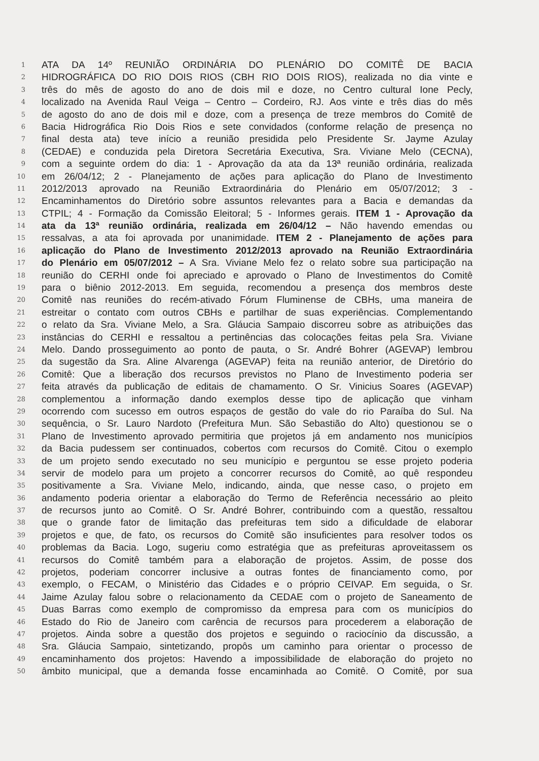1 ATA DA 14º REUNIÃO ORDINÁRIA DO PLENÁRIO DO COMITÊ DE BACIA
2 HIDROGRÁFICA DO RIO DOIS RIOS (CBH RIO DOIS RIOS), realizada no dia vinte e
3 três do mês de agosto do ano de dois mil e doze, no Centro cultural Ione Pecly,
4 localizado na Avenida Raul Veiga – Centro – Cordeiro, RJ. Aos vinte e três dias do mês
5 de agosto do ano de dois mil e doze, com a presença de treze membros do Comitê de
6 Bacia Hidrográfica Rio Dois Rios e sete convidados (conforme relação de presença no
7 final desta ata) teve início a reunião presidida pelo Presidente Sr. Jayme Azulay
8 (CEDAE) e conduzida pela Diretora Secretária Executiva, Sra. Viviane Melo (CECNA),
9 com a seguinte ordem do dia: 1 - Aprovação da ata da 13ª reunião ordinária, realizada
10 em 26/04/12; 2 - Planejamento de ações para aplicação do Plano de Investimento
11 2012/2013 aprovado na Reunião Extraordinária do Plenário em 05/07/2012; 3 -
12 Encaminhamentos do Diretório sobre assuntos relevantes para a Bacia e demandas da
13 CTPIL; 4 - Formação da Comissão Eleitoral; 5 - Informes gerais. ITEM 1 - Aprovação da
14 ata da 13ª reunião ordinária, realizada em 26/04/12 – Não havendo emendas ou
15 ressalvas, a ata foi aprovada por unanimidade. ITEM 2 - Planejamento de ações para
16 aplicação do Plano de Investimento 2012/2013 aprovado na Reunião Extraordinária
17 do Plenário em 05/07/2012 – A Sra. Viviane Melo fez o relato sobre sua participação na
18 reunião do CERHI onde foi apreciado e aprovado o Plano de Investimentos do Comitê
19 para o biênio 2012-2013. Em seguida, recomendou a presença dos membros deste
20 Comitê nas reuniões do recém-ativado Fórum Fluminense de CBHs, uma maneira de
21 estreitar o contato com outros CBHs e partilhar de suas experiências. Complementando
22 o relato da Sra. Viviane Melo, a Sra. Gláucia Sampaio discorreu sobre as atribuições das
23 instâncias do CERHI e ressaltou a pertinências das colocações feitas pela Sra. Viviane
24 Melo. Dando prosseguimento ao ponto de pauta, o Sr. André Bohrer (AGEVAP) lembrou
25 da sugestão da Sra. Aline Alvarenga (AGEVAP) feita na reunião anterior, de Diretório do
26 Comitê: Que a liberação dos recursos previstos no Plano de Investimento poderia ser
27 feita através da publicação de editais de chamamento. O Sr. Vinicius Soares (AGEVAP)
28 complementou a informação dando exemplos desse tipo de aplicação que vinham
29 ocorrendo com sucesso em outros espaços de gestão do vale do rio Paraíba do Sul. Na
30 sequência, o Sr. Lauro Nardoto (Prefeitura Mun. São Sebastião do Alto) questionou se o
31 Plano de Investimento aprovado permitiria que projetos já em andamento nos municípios
32 da Bacia pudessem ser continuados, cobertos com recursos do Comitê. Citou o exemplo
33 de um projeto sendo executado no seu município e perguntou se esse projeto poderia
34 servir de modelo para um projeto a concorrer recursos do Comitê, ao quê respondeu
35 positivamente a Sra. Viviane Melo, indicando, ainda, que nesse caso, o projeto em
36 andamento poderia orientar a elaboração do Termo de Referência necessário ao pleito
37 de recursos junto ao Comitê. O Sr. André Bohrer, contribuindo com a questão, ressaltou
38 que o grande fator de limitação das prefeituras tem sido a dificuldade de elaborar
39 projetos e que, de fato, os recursos do Comitê são insuficientes para resolver todos os
40 problemas da Bacia. Logo, sugeriu como estratégia que as prefeituras aproveitassem os
41 recursos do Comitê também para a elaboração de projetos. Assim, de posse dos
42 projetos, poderiam concorrer inclusive a outras fontes de financiamento como, por
43 exemplo, o FECAM, o Ministério das Cidades e o próprio CEIVAP. Em seguida, o Sr.
44 Jaime Azulay falou sobre o relacionamento da CEDAE com o projeto de Saneamento de
45 Duas Barras como exemplo de compromisso da empresa para com os municípios do
46 Estado do Rio de Janeiro com carência de recursos para procederem a elaboração de
47 projetos. Ainda sobre a questão dos projetos e seguindo o raciocínio da discussão, a
48 Sra. Gláucia Sampaio, sintetizando, propôs um caminho para orientar o processo de
49 encaminhamento dos projetos: Havendo a impossibilidade de elaboração do projeto no
50 âmbito municipal, que a demanda fosse encaminhada ao Comitê. O Comitê, por sua
​